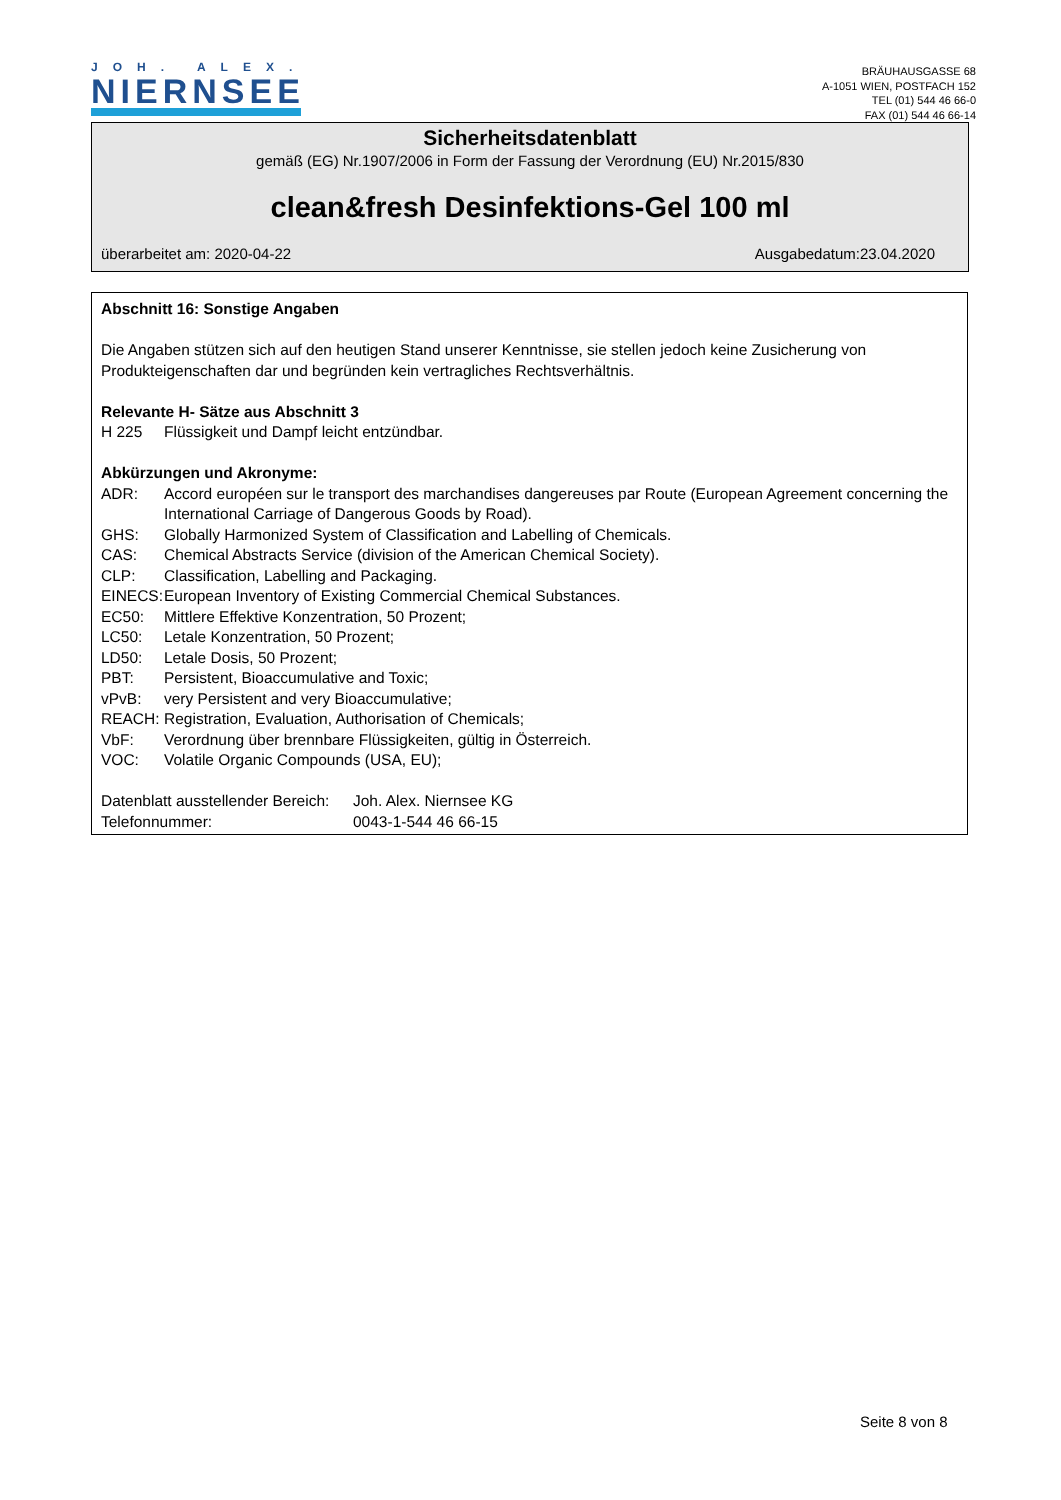JOH. ALEX.
NIERNSEE
BRÄUHAUSGASSE 68
A-1051 WIEN, POSTFACH 152
TEL (01) 544 46 66-0
FAX (01) 544 46 66-14
Sicherheitsdatenblatt
gemäß (EG) Nr.1907/2006 in Form der Fassung der Verordnung (EU) Nr.2015/830
clean&fresh Desinfektions-Gel 100 ml
überarbeitet am: 2020-04-22 Ausgabedatum:23.04.2020
Abschnitt 16: Sonstige Angaben
Die Angaben stützen sich auf den heutigen Stand unserer Kenntnisse, sie stellen jedoch keine Zusicherung von
Produkteigenschaften dar und begründen kein vertragliches Rechtsverhältnis.
Relevante H- Sätze aus Abschnitt 3
H 225 Flüssigkeit und Dampf leicht entzündbar.
Abkürzungen und Akronyme:
ADR: Accord européen sur le transport des marchandises dangereuses par Route (European Agreement concerning the International Carriage of Dangerous Goods by Road).
GHS: Globally Harmonized System of Classification and Labelling of Chemicals.
CAS: Chemical Abstracts Service (division of the American Chemical Society).
CLP: Classification, Labelling and Packaging.
EINECS: European Inventory of Existing Commercial Chemical Substances.
EC50: Mittlere Effektive Konzentration, 50 Prozent;
LC50: Letale Konzentration, 50 Prozent;
LD50: Letale Dosis, 50 Prozent;
PBT: Persistent, Bioaccumulative and Toxic;
vPvB: very Persistent and very Bioaccumulative;
REACH: Registration, Evaluation, Authorisation of Chemicals;
VbF: Verordnung über brennbare Flüssigkeiten, gültig in Österreich.
VOC: Volatile Organic Compounds (USA, EU);
Datenblatt ausstellender Bereich: Joh. Alex. Niernsee KG
Telefonnummer: 0043-1-544 46 66-15
Seite 8 von 8